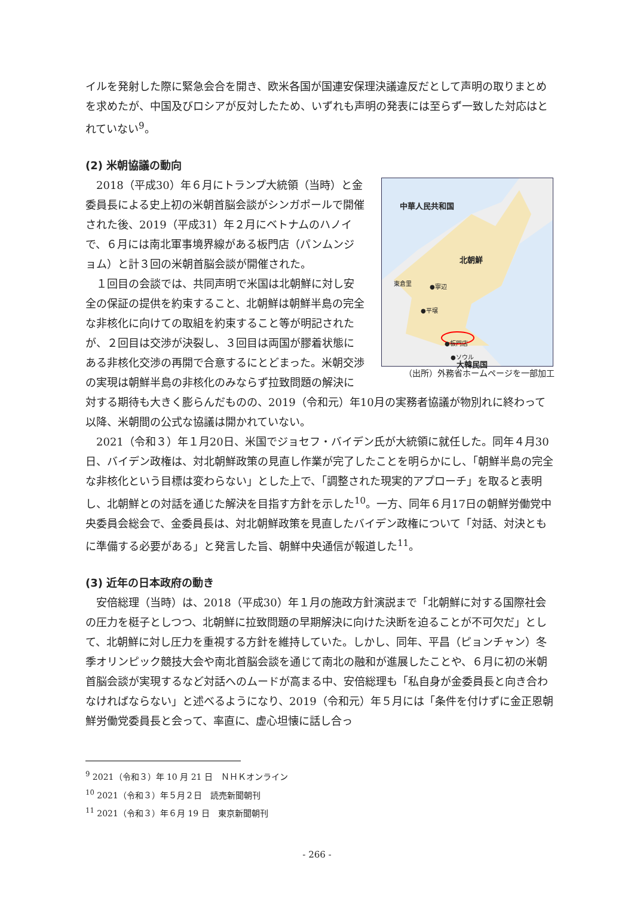イルを発射した際に緊急会合を開き、欧米各国が国連安保理決議違反だとして声明の取りまとめを求めたが、中国及びロシアが反対したため、いずれも声明の発表には至らず一致した対応はとれていない<sup>9</sup>。
(2) 米朝協議の動向
中華人民共和国
北朝鮮
東倉里 ●寧辺
●平壌
●板門店
●ソウル
大韓民国
（出所）外務省ホームページを一部加工
　2018（平成30）年６月にトランプ大統領（当時）と金委員長による史上初の米朝首脳会談がシンガポールで開催された後、2019（平成31）年２月にベトナムのハノイで、６月には南北軍事境界線がある板門店（パンムンジョム）と計３回の米朝首脳会談が開催された。
　１回目の会談では、共同声明で米国は北朝鮮に対し安全の保証の提供を約束すること、北朝鮮は朝鮮半島の完全な非核化に向けての取組を約束すること等が明記されたが、２回目は交渉が決裂し、３回目は両国が膠着状態にある非核化交渉の再開で合意するにとどまった。米朝交渉の実現は朝鮮半島の非核化のみならず拉致問題の解決に対する期待も大きく膨らんだものの、2019（令和元）年10月の実務者協議が物別れに終わって以降、米朝間の公式な協議は開かれていない。
　2021（令和３）年１月20日、米国でジョセフ・バイデン氏が大統領に就任した。同年４月30日、バイデン政権は、対北朝鮮政策の見直し作業が完了したことを明らかにし、「朝鮮半島の完全な非核化という目標は変わらない」とした上で、「調整された現実的アプローチ」を取ると表明し、北朝鮮との対話を通じた解決を目指す方針を示した<sup>10</sup>。一方、同年６月17日の朝鮮労働党中央委員会総会で、金委員長は、対北朝鮮政策を見直したバイデン政権について「対話、対決ともに準備する必要がある」と発言した旨、朝鮮中央通信が報道した<sup>11</sup>。
(3) 近年の日本政府の動き
　安倍総理（当時）は、2018（平成30）年１月の施政方針演説まで「北朝鮮に対する国際社会の圧力を梃子としつつ、北朝鮮に拉致問題の早期解決に向けた決断を迫ることが不可欠だ」として、北朝鮮に対し圧力を重視する方針を維持していた。しかし、同年、平昌（ピョンチャン）冬季オリンピック競技大会や南北首脳会談を通じて南北の融和が進展したことや、６月に初の米朝首脳会談が実現するなど対話へのムードが高まる中、安倍総理も「私自身が金委員長と向き合わなければならない」と述べるようになり、2019（令和元）年５月には「条件を付けずに金正恩朝鮮労働党委員長と会って、率直に、虚心坦懐に話し合っ
<sup>9</sup> 2021（令和３）年 10 月 21 日　ＮＨＫオンライン
<sup>10</sup> 2021（令和３）年５月２日　読売新聞朝刊
<sup>11</sup> 2021（令和３）年６月 19 日　東京新聞朝刊
- 266 -